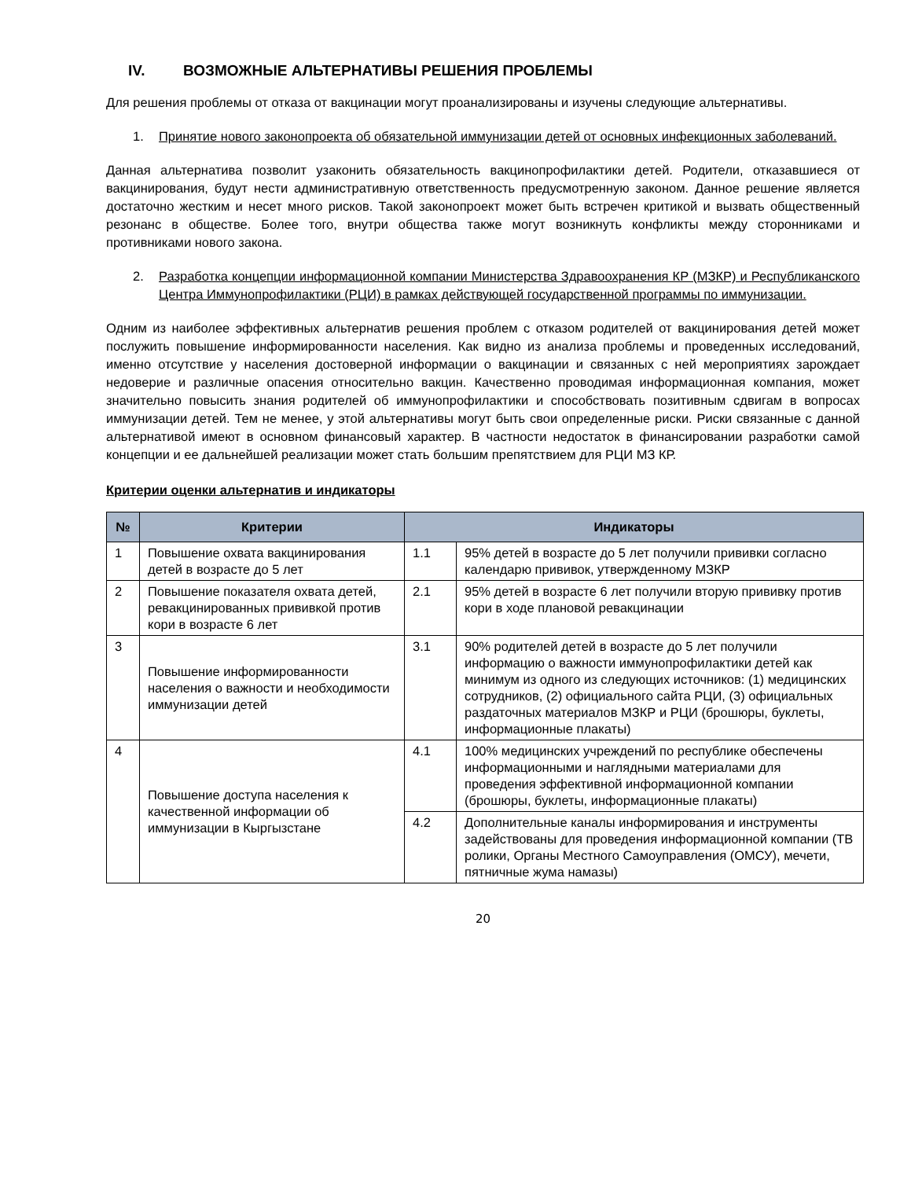IV. ВОЗМОЖНЫЕ АЛЬТЕРНАТИВЫ РЕШЕНИЯ ПРОБЛЕМЫ
Для решения проблемы от отказа от вакцинации могут проанализированы и изучены следующие альтернативы.
1. Принятие нового законопроекта об обязательной иммунизации детей от основных инфекционных заболеваний.
Данная альтернатива позволит узаконить обязательность вакцинопрофилактики детей. Родители, отказавшиеся от вакцинирования, будут нести административную ответственность предусмотренную законом. Данное решение является достаточно жестким и несет много рисков. Такой законопроект может быть встречен критикой и вызвать общественный резонанс в обществе. Более того, внутри общества также могут возникнуть конфликты между сторонниками и противниками нового закона.
2. Разработка концепции информационной компании Министерства Здравоохранения КР (МЗКР) и Республиканского Центра Иммунопрофилактики (РЦИ) в рамках действующей государственной программы по иммунизации.
Одним из наиболее эффективных альтернатив решения проблем с отказом родителей от вакцинирования детей может послужить повышение информированности населения. Как видно из анализа проблемы и проведенных исследований, именно отсутствие у населения достоверной информации о вакцинации и связанных с ней мероприятиях зарождает недоверие и различные опасения относительно вакцин. Качественно проводимая информационная компания, может значительно повысить знания родителей об иммунопрофилактики и способствовать позитивным сдвигам в вопросах иммунизации детей. Тем не менее, у этой альтернативы могут быть свои определенные риски. Риски связанные с данной альтернативой имеют в основном финансовый характер. В частности недостаток в финансировании разработки самой концепции и ее дальнейшей реализации может стать большим препятствием для РЦИ МЗ КР.
Критерии оценки альтернатив и индикаторы
| № | Критерии | Индикаторы | |
| --- | --- | --- | --- |
| 1 | Повышение охвата вакцинирования детей в возрасте до 5 лет | 1.1 | 95% детей в возрасте до 5 лет получили прививки согласно календарю прививок, утвержденному МЗКР |
| 2 | Повышение показателя охвата детей, ревакцинированных прививкой против кори в возрасте 6 лет | 2.1 | 95% детей в возрасте 6 лет получили вторую прививку против кори в ходе плановой ревакцинации |
| 3 | Повышение информированности населения о важности и необходимости иммунизации детей | 3.1 | 90% родителей детей в возрасте до 5 лет получили информацию о важности иммунопрофилактики детей как минимум из одного из следующих источников: (1) медицинских сотрудников, (2) официального сайта РЦИ, (3) официальных раздаточных материалов МЗКР и РЦИ (брошюры, буклеты, информационные плакаты) |
| 4 | Повышение доступа населения к качественной информации об иммунизации в Кыргызстане | 4.1 | 100% медицинских учреждений по республике обеспечены информационными и наглядными материалами для проведения эффективной информационной компании (брошюры, буклеты, информационные плакаты) |
| | | 4.2 | Дополнительные каналы информирования и инструменты задействованы для проведения информационной компании (ТВ ролики, Органы Местного Самоуправления (ОМСУ), мечети, пятничные жума намазы) |
20